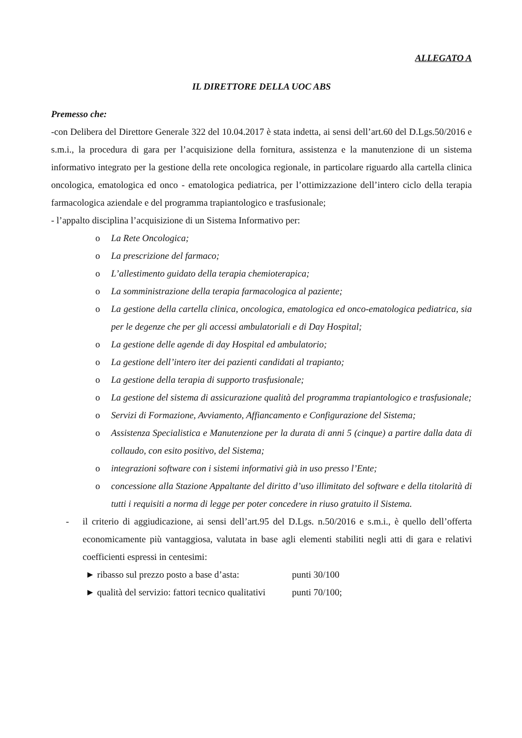ALLEGATO A
IL DIRETTORE DELLA UOC ABS
Premesso che:
-con Delibera del Direttore Generale 322 del 10.04.2017 è stata indetta, ai sensi dell’art.60 del D.Lgs.50/2016 e s.m.i., la procedura di gara per l’acquisizione della fornitura, assistenza e la manutenzione di un sistema informativo integrato per la gestione della rete oncologica regionale, in particolare riguardo alla cartella clinica oncologica, ematologica ed onco - ematologica pediatrica, per l’ottimizzazione dell’intero ciclo della terapia farmacologica aziendale e del programma trapiantologico e trasfusionale;
- l’appalto disciplina l’acquisizione di un Sistema Informativo per:
o La Rete Oncologica;
o La prescrizione del farmaco;
o L’allestimento guidato della terapia chemioterapica;
o La somministrazione della terapia farmacologica al paziente;
o La gestione della cartella clinica, oncologica, ematologica ed onco-ematologica pediatrica, sia per le degenze che per gli accessi ambulatoriali e di Day Hospital;
o La gestione delle agende di day Hospital ed ambulatorio;
o La gestione dell’intero iter dei pazienti candidati al trapianto;
o La gestione della terapia di supporto trasfusionale;
o La gestione del sistema di assicurazione qualità del programma trapiantologico e trasfusionale;
o Servizi di Formazione, Avviamento, Affiancamento e Configurazione del Sistema;
o Assistenza Specialistica e Manutenzione per la durata di anni 5 (cinque) a partire dalla data di collaudo, con esito positivo, del Sistema;
o integrazioni software con i sistemi informativi già in uso presso l’Ente;
o concessione alla Stazione Appaltante del diritto d’uso illimitato del software e della titolarità di tutti i requisiti a norma di legge per poter concedere in riuso gratuito il Sistema.
- il criterio di aggiudicazione, ai sensi dell’art.95 del D.Lgs. n.50/2016 e s.m.i., è quello dell’offerta economicamente più vantaggiosa, valutata in base agli elementi stabiliti negli atti di gara e relativi coefficienti espressi in centesimi:
► ribasso sul prezzo posto a base d’asta: punti 30/100
► qualità del servizio: fattori tecnico qualitativi punti 70/100;